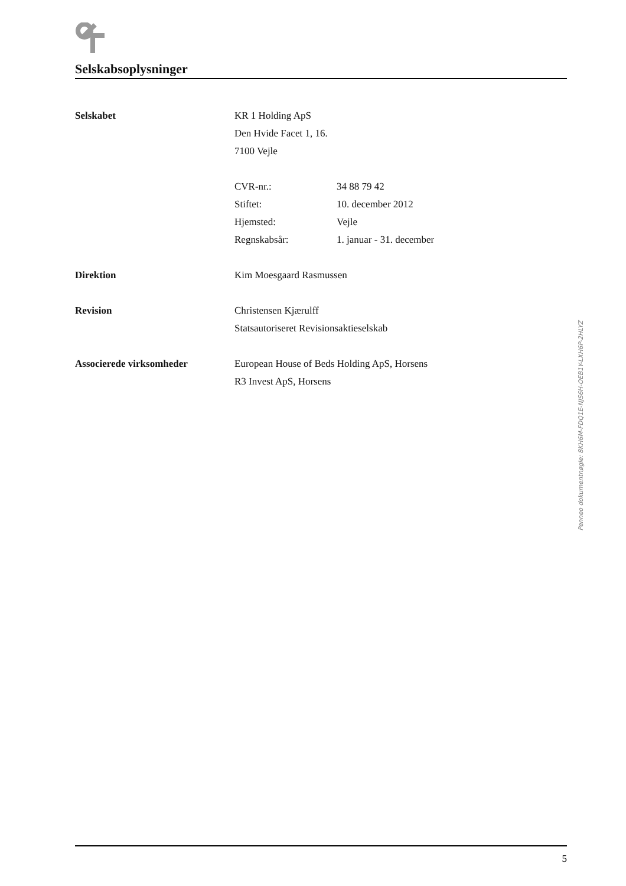Selskabsoplysninger
| Selskabet | KR 1 Holding ApS | |
| | Den Hvide Facet 1, 16. | |
| | 7100 Vejle | |
| | CVR-nr.: | 34 88 79 42 |
| | Stiftet: | 10. december 2012 |
| | Hjemsted: | Vejle |
| | Regnskabsår: | 1. januar - 31. december |
| Direktion | Kim Moesgaard Rasmussen | |
| Revision | Christensen Kjærulff | |
| | Statsautoriseret Revisionsaktieselskab | |
| Associerede virksomheder | European House of Beds Holding ApS, Horsens | |
| | R3 Invest ApS, Horsens | |
5
Penneo dokumentnøgle: 8KH6M-FDQ1E-NJS6H-OEB1Y-LXH6P-2HLYZ